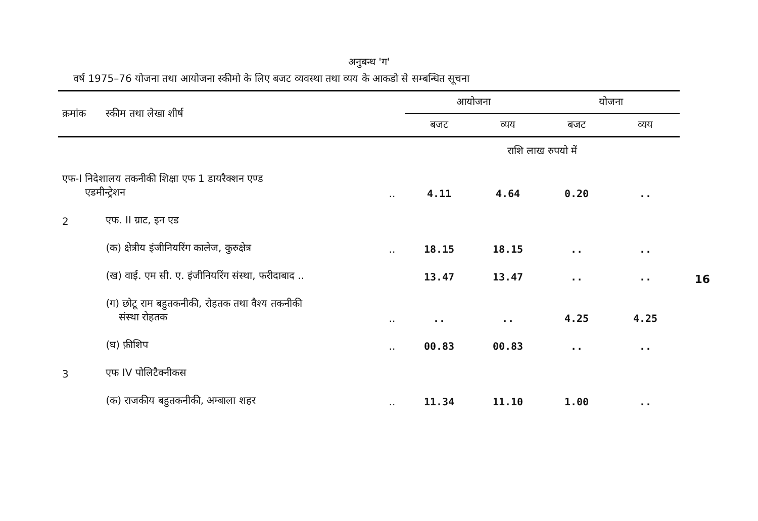अनुबन्ध 'ग'
वर्ष 1975–76 योजना तथा आयोजना स्कीमो के लिए बजट व्यवस्था तथा व्यय के आकडो से सम्बन्धित सूचना
| क्रमांक | स्कीम तथा लेखा शीर्ष | | आयोजना | | योजना | |
| --- | --- | --- | --- | --- | --- | --- |
| | | | बजट | व्यय | बजट | व्यय |
| | | | राशि लाख रुपयो में | | | |
| एफ-I निदेशालय तकनीकी शिक्षा एफ 1 डायरैक्शन एण्ड एडमीन्ट्रेशन | | .. | 4.11 | 4.64 | 0.20 | .. |
| 2 | एफ. II ग्राट, इन एड | | | | | |
| | (क) क्षेत्रीय इंजीनियरिंग कालेज, कुरुक्षेत्र | .. | 18.15 | 18.15 | .. | .. |
| | (ख) वाई. एम सी. ए. इंजीनियरिंग संस्था, फरीदाबाद .. | | 13.47 | 13.47 | .. | .. |
| | (ग) छोटू राम बहुतकनीकी, रोहतक तथा वैश्य तकनीकी संस्था रोहतक | .. | .. | .. | 4.25 | 4.25 |
| | (घ) फ़ीशिप | .. | 00.83 | 00.83 | .. | .. |
| 3 | एफ IV पोलिटैक्नीकस | | | | | |
| | (क) राजकीय बहुतकनीकी, अम्बाला शहर | .. | 11.34 | 11.10 | 1.00 | .. |
16